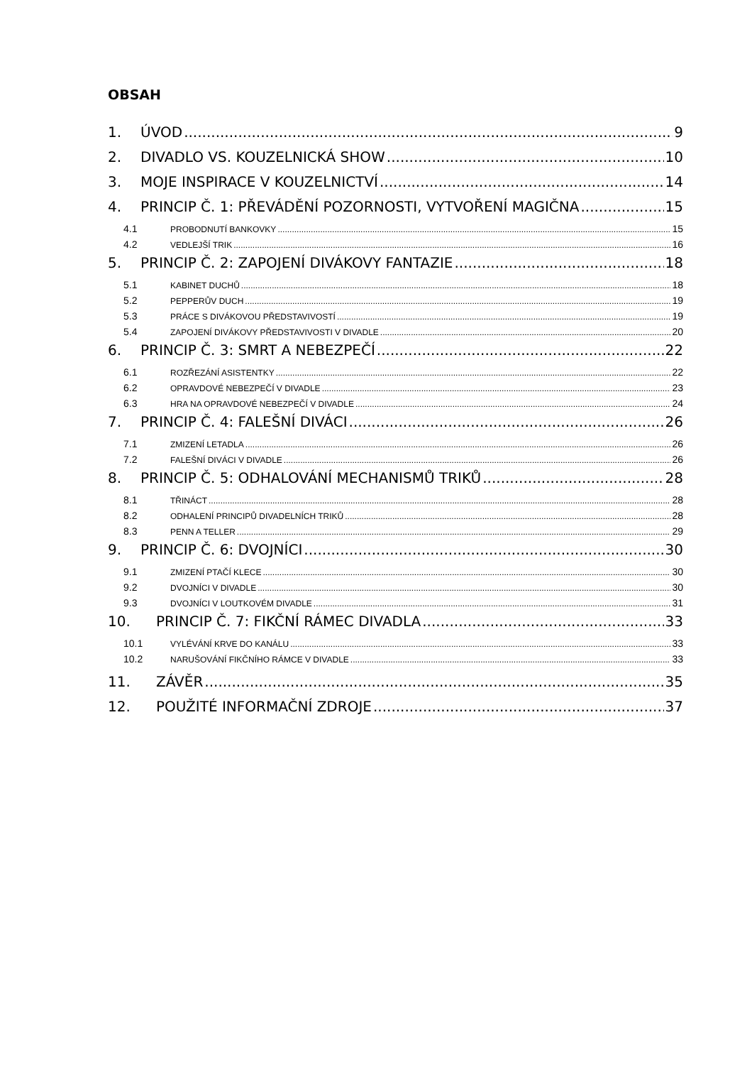OBSAH
1. ÚVOD 9
2. DIVADLO VS. KOUZELNICKÁ SHOW 10
3. MOJE INSPIRACE V KOUZELNICTVÍ 14
4. PRINCIP Č. 1: PŘEVÁDĚNÍ POZORNOSTI, VYTVOŘENÍ MAGIČNA 15
4.1 PROBODNUTÍ BANKOVKY 15
4.2 VEDLEJŠÍ TRIK 16
5. PRINCIP Č. 2: ZAPOJENÍ DIVÁKOVY FANTAZIE 18
5.1 KABINET DUCHŮ 18
5.2 PEPPERŮV DUCH 19
5.3 PRÁCE S DIVÁKOVOU PŘEDSTAVIVOSTÍ 19
5.4 ZAPOJENÍ DIVÁKOVY PŘEDSTAVIVOSTI V DIVADLE 20
6. PRINCIP Č. 3: SMRT A NEBEZPEČÍ 22
6.1 ROZŘEZÁNÍ ASISTENTKY 22
6.2 OPRAVDOVÉ NEBEZPEČÍ V DIVADLE 23
6.3 HRA NA OPRAVDOVÉ NEBEZPEČÍ V DIVADLE 24
7. PRINCIP Č. 4: FALEŠNÍ DIVÁCI 26
7.1 ZMIZENÍ LETADLA 26
7.2 FALEŠNÍ DIVÁCI V DIVADLE 26
8. PRINCIP Č. 5: ODHALOVÁNÍ MECHANISMŮ TRIKŮ 28
8.1 TŘINÁCT 28
8.2 ODHALENÍ PRINCIPŮ DIVADELNÍCH TRIKŮ 28
8.3 PENN A TELLER 29
9. PRINCIP Č. 6: DVOJNÍCI 30
9.1 ZMIZENÍ PTAČÍ KLECE 30
9.2 DVOJNÍCI V DIVADLE 30
9.3 DVOJNÍCI V LOUTKOVÉM DIVADLE 31
10. PRINCIP Č. 7: FIKČNÍ RÁMEC DIVADLA 33
10.1 VYLÉVÁNÍ KRVE DO KANÁLU 33
10.2 NARUŠOVÁNÍ FIKČNÍHO RÁMCE V DIVADLE 33
11. ZÁVĚR 35
12. POUŽITÉ INFORMAČNÍ ZDROJE 37